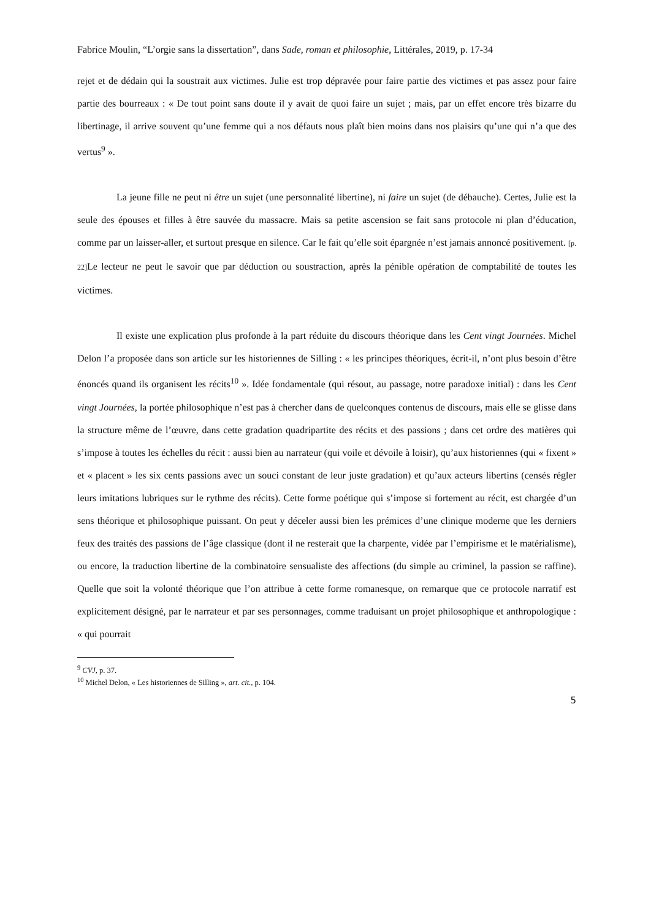Fabrice Moulin, “L’orgie sans la dissertation”, dans Sade, roman et philosophie, Littérales, 2019, p. 17-34
rejet et de dédain qui la soustrait aux victimes. Julie est trop dépravée pour faire partie des victimes et pas assez pour faire partie des bourreaux : « De tout point sans doute il y avait de quoi faire un sujet ; mais, par un effet encore très bizarre du libertinage, il arrive souvent qu’une femme qui a nos défauts nous plaît bien moins dans nos plaisirs qu’une qui n’a que des vertus<sup>9</sup> ».
La jeune fille ne peut ni être un sujet (une personnalité libertine), ni faire un sujet (de débauche). Certes, Julie est la seule des épouses et filles à être sauvée du massacre. Mais sa petite ascension se fait sans protocole ni plan d’éducation, comme par un laisser-aller, et surtout presque en silence. Car le fait qu’elle soit épargnée n’est jamais annoncé positivement. [p. 22] Le lecteur ne peut le savoir que par déduction ou soustraction, après la pénible opération de comptabilité de toutes les victimes.
Il existe une explication plus profonde à la part réduite du discours théorique dans les Cent vingt Journées. Michel Delon l’a proposée dans son article sur les historiennes de Silling : « les principes théoriques, écrit-il, n’ont plus besoin d’être énoncés quand ils organisent les récits<sup>10</sup> ». Idée fondamentale (qui résout, au passage, notre paradoxe initial) : dans les Cent vingt Journées, la portée philosophique n’est pas à chercher dans de quelconques contenus de discours, mais elle se glisse dans la structure même de l’œuvre, dans cette gradation quadripartite des récits et des passions ; dans cet ordre des matières qui s’impose à toutes les échelles du récit : aussi bien au narrateur (qui voile et dévoile à loisir), qu’aux historiennes (qui « fixent » et « placent » les six cents passions avec un souci constant de leur juste gradation) et qu’aux acteurs libertins (censés régler leurs imitations lubriques sur le rythme des récits). Cette forme poétique qui s’impose si fortement au récit, est chargée d’un sens théorique et philosophique puissant. On peut y déceler aussi bien les prémices d’une clinique moderne que les derniers feux des traités des passions de l’âge classique (dont il ne resterait que la charpente, vidée par l’empirisme et le matérialisme), ou encore, la traduction libertine de la combinatoire sensualiste des affections (du simple au criminel, la passion se raffine). Quelle que soit la volonté théorique que l’on attribue à cette forme romanesque, on remarque que ce protocole narratif est explicitement désigné, par le narrateur et par ses personnages, comme traduisant un projet philosophique et anthropologique : « qui pourrait
<sup>9</sup> CVJ, p. 37.
<sup>10</sup> Michel Delon, « Les historiennes de Silling », art. cit., p. 104.
5